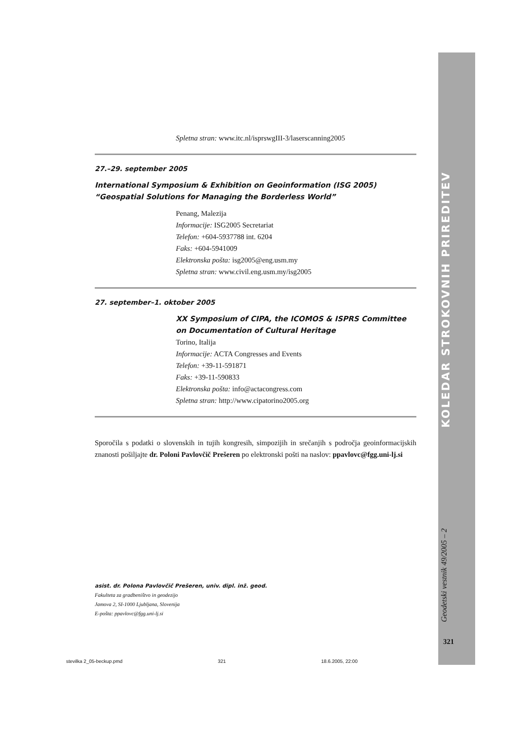KOLEDAR STROKOVNIH PRIREDITEV
Geodetski vestnik 49/2005 – 2
321
Spletna stran: www.itc.nl/isprswgIII-3/laserscanning2005
27.–29. september 2005
International Symposium & Exhibition on Geoinformation (ISG 2005) “Geospatial Solutions for Managing the Borderless World”
Penang, Malezija
Informacije: ISG2005 Secretariat
Telefon: +604-5937788 int. 6204
Faks: +604-5941009
Elektronska pošta: isg2005@eng.usm.my
Spletna stran: www.civil.eng.usm.my/isg2005
27. september–1. oktober 2005
XX Symposium of CIPA, the ICOMOS & ISPRS Committee on Documentation of Cultural Heritage
Torino, Italija
Informacije: ACTA Congresses and Events
Telefon: +39-11-591871
Faks: +39-11-590833
Elektronska pošta: info@actacongress.com
Spletna stran: http://www.cipatorino2005.org
Sporočila s podatki o slovenskih in tujih kongresih, simpozijih in srečanjih s področja geoinformacijskih znanosti pošiljajte dr. Poloni Pavlovčič Prešeren po elektronski pošti na naslov: ppavlovc@fgg.uni-lj.si
asist. dr. Polona Pavlovčič Prešeren, univ. dipl. inž. geod.
Fakulteta za gradbeništvo in geodezijo
Jamova 2, SI-1000 Ljubljana, Slovenija
E-pošta: ppavlovc@fgg.uni-lj.si
stevilka 2_05-beckup.pmd 321 18.6.2005, 22:00